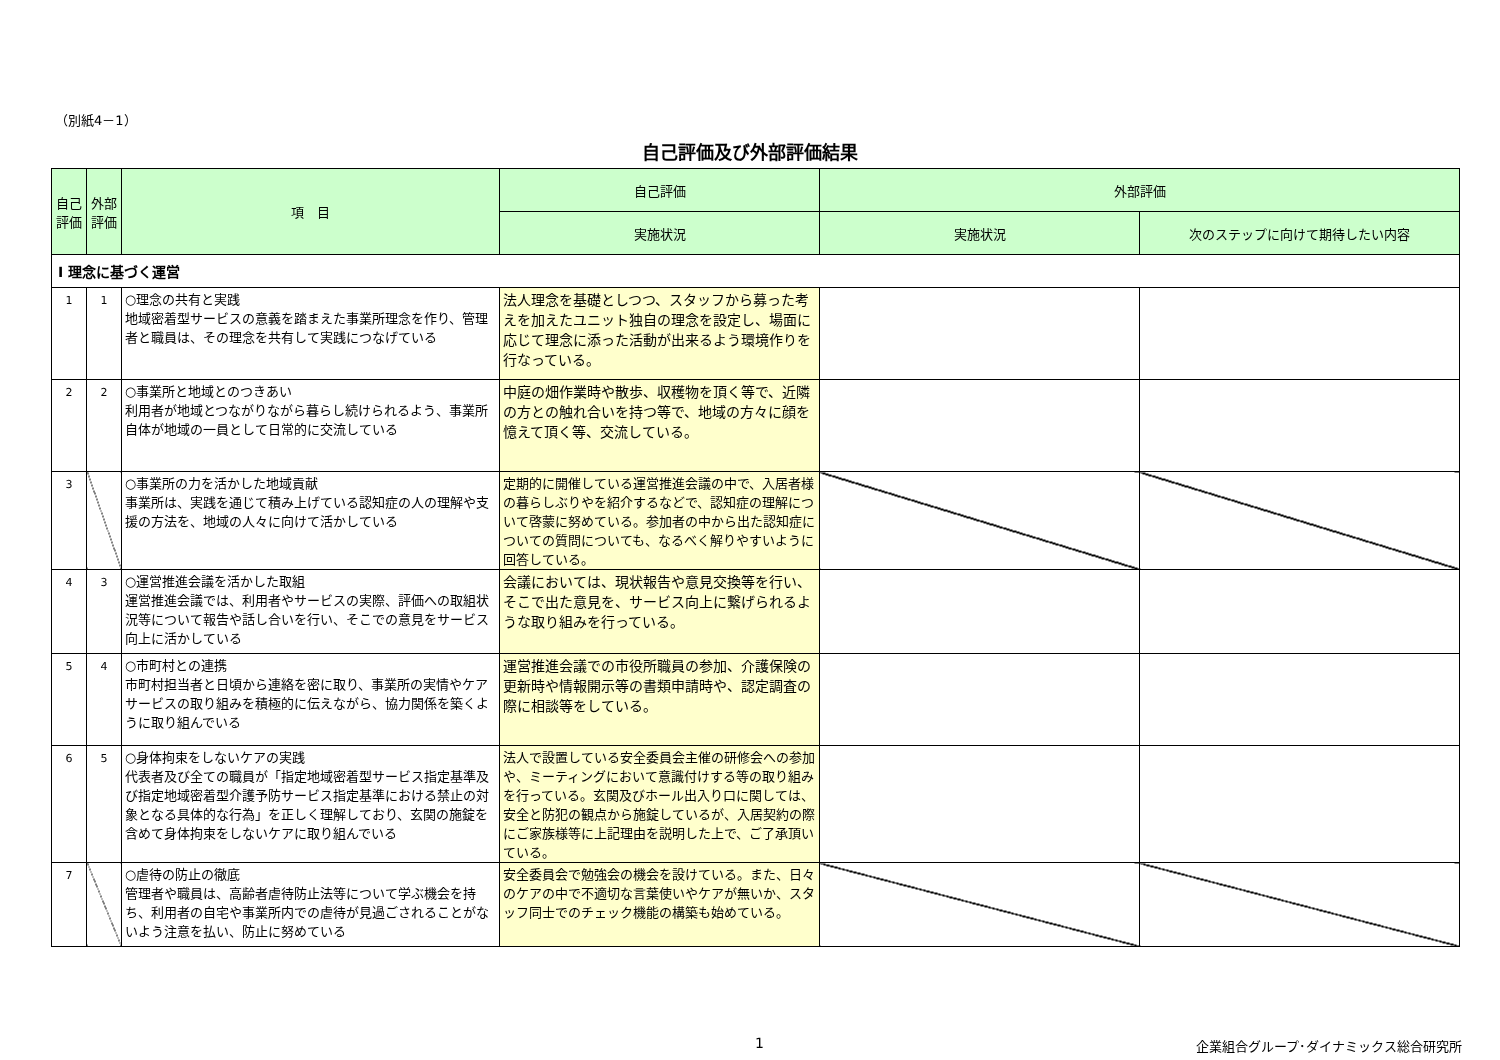（別紙4－1）
自己評価及び外部評価結果
| 自己評価 | 外部評価 | 項 目 | 自己評価 | 外部評価 | |
| --- | --- | --- | --- | --- | --- |
| | | | 実施状況 | 実施状況 | 次のステップに向けて期待したい内容 |
| Ⅰ 理念に基づく運営 | | | | | |
| 1 | 1 | ○理念の共有と実践 地域密着型サービスの意義を踏まえた事業所理念を作り、管理者と職員は、その理念を共有して実践につなげている | 法人理念を基礎としつつ、スタッフから募った考えを加えたユニット独自の理念を設定し、場面に応じて理念に添った活動が出来るよう環境作りを行なっている。 | | |
| 2 | 2 | ○事業所と地域とのつきあい 利用者が地域とつながりながら暮らし続けられるよう、事業所自体が地域の一員として日常的に交流している | 中庭の畑作業時や散歩、収穫物を頂く等で、近隣の方との触れ合いを持つ等で、地域の方々に顔を憶えて頂く等、交流している。 | | |
| 3 | | ○事業所の力を活かした地域貢献 事業所は、実践を通じて積み上げている認知症の人の理解や支援の方法を、地域の人々に向けて活かしている | 定期的に開催している運営推進会議の中で、入居者様の暮らしぶりやを紹介するなどで、認知症の理解について啓蒙に努めている。参加者の中から出た認知症についての質問についても、なるべく解りやすいように回答している。 | | |
| 4 | 3 | ○運営推進会議を活かした取組 運営推進会議では、利用者やサービスの実際、評価への取組状況等について報告や話し合いを行い、そこでの意見をサービス向上に活かしている | 会議においては、現状報告や意見交換等を行い、そこで出た意見を、サービス向上に繋げられるような取り組みを行っている。 | | |
| 5 | 4 | ○市町村との連携 市町村担当者と日頃から連絡を密に取り、事業所の実情やケアサービスの取り組みを積極的に伝えながら、協力関係を築くように取り組んでいる | 運営推進会議での市役所職員の参加、介護保険の更新時や情報開示等の書類申請時や、認定調査の際に相談等をしている。 | | |
| 6 | 5 | ○身体拘束をしないケアの実践 代表者及び全ての職員が「指定地域密着型サービス指定基準及び指定地域密着型介護予防サービス指定基準における禁止の対象となる具体的な行為」を正しく理解しており、玄関の施錠を含めて身体拘束をしないケアに取り組んでいる | 法人で設置している安全委員会主催の研修会への参加や、ミーティングにおいて意識付けする等の取り組みを行っている。玄関及びホール出入り口に関しては、安全と防犯の観点から施錠しているが、入居契約の際にご家族様等に上記理由を説明した上で、ご了承頂いている。 | | |
| 7 | | ○虐待の防止の徹底 管理者や職員は、高齢者虐待防止法等について学ぶ機会を持ち、利用者の自宅や事業所内での虐待が見過ごされることがないよう注意を払い、防止に努めている | 安全委員会で勉強会の機会を設けている。また、日々のケアの中で不適切な言葉使いやケアが無いか、スタッフ同士でのチェック機能の構築も始めている。 | | |
1
企業組合グループ･ダイナミックス総合研究所